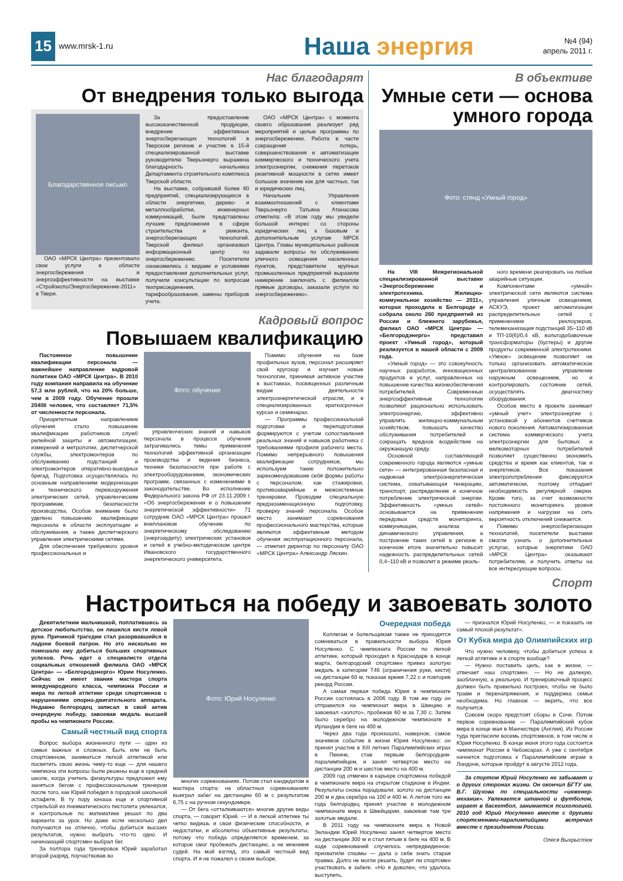15
www.mrsk-1.ru
Наша энергия
№4 (94)
апрель 2011 г.
Нас благодарят
От внедрения только выгода
Благодарственное письмо
ОАО «МРСК Центра» презентовало свои услуги в области энергосбережения и энергоэффективности на выставке «Стройэкспо/Энергосбережение-2011» в Твери.
За предоставление высококачественной продукции, внедрение эффективных энергосберегающих технологий в Тверском регионе и участие в 15-й специализированной выставке руководителю Тверьэнерго выражена благодарность начальника Департамента строительного комплекса Тверской области.
На выставке, собравшей более 60 предприятий, специализирующихся в области энергетики, дерево- и металлообработки, инженерных коммуникаций, были представлены лучшие предложения в сфере строительства и ремонта, энергосберегающих технологий. Тверской филиал организовал информационный центр по энергосбережению. Посетители ознакомились с видами и условиями предоставления дополнительных услуг, получили консультации по вопросам техприсоединения, тарифообразования, замены приборов учета.
ОАО «МРСК Центра» с момента своего образования реализует ряд мероприятий и целые программы по энергосбережению. Работа в части сокращения потерь, совершенствования и автоматизации коммерческого и технического учета электроэнергии, снижения перетоков реактивной мощности в сетях имеет большое значение как для частных, так и юридических лиц.
Начальник Управления взаимоотношений с клиентами Тверьэнерго Татьяна Атанасова отметила: «В этом году мы увидели большой интерес со стороны юридических лиц к базовым и дополнительным услугам МРСК Центра. Главы муниципальных районов задавали вопросы по обслуживанию уличного освещения населенных пунктов, представители крупных промышленных предприятий выразили намерение заключать с филиалом прямые договоры, заказали услуги по энергосбережению».
Кадровый вопрос
Повышаем квалификацию
Постоянное повышение квалификации персонала — важнейшее направление кадровой политики ОАО «МРСК Центра». В 2010 году компания направила на обучение 57,3 млн рублей, что на 20% больше, чем в 2009 году. Обучение прошли 20408 человек, что составляет 71,5% от численности персонала.
Приоритетным направлением обучения стало повышение квалификации работников служб релейной защиты и автоматизации, измерений и метрологии, диспетчерской службы, электромонтеров по обслуживанию подстанций и электромонтеров оперативно-выездных бригад. Подготовка осуществлялась по основным направлениям модернизации и технического перевооружения электрических сетей, управленческим программам, безопасности производства. Особое внимание было уделено повышению квалификации персонала в области эксплуатации и обслуживания, а также диспетчерского управления электрическими сетями.
Для обеспечения требуемого уровня профессиональных и
Фото: обучение
управленческих знаний и навыков персонала в процессе обучения затрагивались темы применения технологий эффективной организации производства и ведения бизнеса, техники безопасности при работе с электрооборудованием, экономических программ, связанных с изменениями в законодательстве. Во исполнение Федерального закона РФ от 23.11.2009 г. «Об энергосбережении и о повышении энергетической эффективности» 71 сотрудник ОАО «МРСК Центра» прошел внеплановое обучение по энергетическому обследованию (энергоаудиту) электрических установок и сетей в учебно-методическом центре Ивановского государственного энергетического университета.
Помимо обучения на базе профильных вузов, персонал расширяет свой кругозор и изучает новые технологии, принимая активное участие в выставках, посвященных различным видам деятельности электроэнергетической отрасли, и в специализированных краткосрочных курсах и семинарах.
— Программы профессиональной подготовки и переподготовки формируются с учетом сопоставления реальных знаний и навыков работника с требованиями профиля рабочего места. Помимо непрерывного повышения квалификации сотрудников, мы используем такие положительно зарекомендовавшие себя формы работы с персоналом, как стажировки, противоаварийные и межсистемные тренировки. Проводим специальную предэкзаменационную подготовку, проверку знаний персонала. Особое место занимают соревнования профессионального мастерства, которые являются эффективным методом обучения эксплуатационного персонала, — отметил директор по персоналу ОАО «МРСК Центра» Александр Ляскин.
В объективе
Умные сети — основа умного города
Фото: стенд «Умный город»
На VIII Межрегиональной специализированной выставке «Энергосбережение и электротехника. Жилищно-коммунальное хозяйство — 2011», которая проходила в Белгороде и собрала около 260 предприятий из России и ближнего зарубежья, филиал ОАО «МРСК Центра» — «Белгородэнерго» представил проект «Умный город», который реализуется в нашей области с 2009 года.
«Умный город» — это совокупность научных разработок, инновационных продуктов и услуг, направленных на повышение качества жизнеобеспечения потребителей. Современные энергоэффективные технологии позволяют рационально использовать электроэнергию, эффективно управлять жилищно-коммунальным хозяйством, повышать качество обслуживания потребителей и сокращать вредное воздействие на окружающую среду.
Основной составляющей современного города являются «умные сети» — интегрированная безопасная и надежная электроэнергетическая система, охватывающая генерацию, транспорт, распределение и конечное потребление электрической энергии. Эффективность «умных сетей» основывается на применении передовых средств мониторинга, коммуникации, анализа и динамического управления, а построение таких сетей в регионе в конечном итоге значительно повысит надежность распределительных сетей 0,4–110 кВ и позволит в режиме реаль-
ного времени реагировать на любые аварийные ситуации.
Компонентами «умной» электрической сети являются система управления уличным освещением, АСКУЭ, проект автоматизации распределительных сетей с применением реклоузеров, телемеханизация подстанций 35–110 кВ и ТП-10(6)/0,4 кВ, вольтодобавочные трансформаторы (бустеры) и другие продукты современной электротехники. «Умное» освещение позволяет не только организовать автоматическое централизованное управление наружным освещением, но и контролировать состояние сетей, осуществлять диагностику оборудования.
Особое место в проекте занимает «умный учет» электроэнергии с установкой у абонентов счетчиков нового поколения. Автоматизированная система коммерческого учета электроэнергии для бытовых и мелкомоторных потребителей позволяет существенно экономить средства и время как клиентов, так и энергетиков. Все показания электропотребления фиксируются автоматически, поэтому отпадает необходимость регулярной сверки. Кроме того, за счет возможности постоянного мониторинга уровня напряжения и нагрузки на сеть вероятность отключений снижается.
Помимо энергосберегающих технологий, посетители выставки смогли узнать о дополнительных услугах, которые энергетики ОАО «МРСК Центра» оказывают потребителям, и получить ответы на все интересующие вопросы.
Спорт
Настроиться на победу и завоевать золото
Девятилетним мальчишкой, поплатившись за детское любопытство, он лишился кисти левой руки. Причиной трагедии стал разорвавшийся в ладони боевой патрон. Но это нисколько не помешало ему добиться больших спортивных успехов. Речь идет о специалисте отдела социальных отношений филиала ОАО «МРСК Центра» — «Белгородэнерго» Юрии Носуленко. Сейчас он имеет звания мастера спорта международного класса, чемпиона России и мира по легкой атлетике среди спортсменов с нарушениями опорно-двигательного аппарата. Недавно белгородец записал в свой актив очередную победу, завоевав медаль высшей пробы на чемпионате России.
Самый честный вид спорта
Вопрос выбора жизненного пути — один из самых важных и сложных. Быть или не быть спортсменом, заниматься легкой атлетикой или посвятить свою жизнь чему-то еще — для нашего чемпиона эти вопросы были решены еще в средней школе, когда учитель физкультуры предложил ему заняться бегом с профессиональным тренером после того, как Юрий победил в городской школьной эстафете. В ту пору юноша еще и спортивной стрельбой из пневматического пистолета увлекался, и контрольные по математике решал по два варианта за урок. Но даже если несколько дел получаются на отлично, чтобы добиться высших результатов, нужно выбрать что-то одно. И начинающий спортсмен выбрал бег.
За полтора года тренировок Юрий заработал второй разряд, поучаствовав во
Фото: Юрий Носуленко
многих соревнованиях. Потом стал кандидатом в мастера спорта: на областных соревнованиях выиграл забег на дистанцию 60 м с результатом 6,75 с на ручном секундомере.
— От бега «отталкиваются» многие другие виды спорта, — говорит Юрий. — И в легкой атлетике ты четко видишь и свои физические способности, и недостатки, и абсолютно объективные результаты, потому что победа определяется временем, за которое смог пробежать дистанцию, а не мнением судей. На мой взгляд, это самый честный вид спорта. И я не пожалел о своем выборе.
Очередная победа
Коллегам и болельщикам также не приходится сомневаться в правильности выбора Юрия Носуленко. С чемпионата России по легкой атлетике, который проходил в Краснодаре в конце марта, белгородский спортсмен привез золотую медаль в категории Т46 (ограничения руки, кисти) на дистанции 60 м, показав время 7,22 с и повторив рекорд России.
А самая первая победа Юрия в чемпионате России состоялась в 2006 году. В том же году он отправился на чемпионат мира в Швецию и завоевал «золото», пробежав 60 м за 7,30 с. Затем было серебро на молодежном чемпионате в Ирландии в беге на 400 м.
Через два года произошло, наверное, самое значимое событие в жизни Юрия Носуленко: он принял участие в XIII летних Паралимпийских играх в Пекине, став первым белгородцем-паралимпийцем, и занял четвертое место на дистанции 200 м и шестое место на 400 м.
2009 год отмечен в карьере спортсмена победой в чемпионате мира на открытом стадионе в Индии. Результаты снова порадовали: золото на дистанции 200 м и два серебра на 100 и 400 м. А летом того же года белгородец принял участие в молодежном чемпионате мира в Швейцарии, завоевав там три золотые медали.
В 2011 году на чемпионате мира в Новой Зеландии Юрий Носуленко занял четвертое место на дистанции 300 м и стал пятым в беге на 400 м. В ходе соревнований случилось непредвиденное: прихватили спазмы — дала о себе знать старая травма. Долго не могли решить, будет ли спортсмен участвовать в забеге. «Но я доволен, что удалось выступить,
— признался Юрий Носуленко, — и показать не самый плохой результат».
От Кубка мира до Олимпийских игр
Что нужно человеку, чтобы добиться успеха в легкой атлетике и в спорте вообще?
— Нужно поставить цель, как в жизни, — отвечает наш спортсмен. — Но не далекую, заоблачную, а реальную. И тренировочный процесс должен быть правильно построен, чтобы не было травм и перенапряжения, и поддержка семьи необходима. Но главное — верить, что все получится.
Совсем скоро предстоят сборы в Сочи. Потом первое соревнование — Паралимпийский кубок мира в конце мая в Манчестере (Англия). Из России туда пригласили восемь спортсменов, в том числе и Юрия Носуленко. В конце июня этого года состоится чемпионат России в Чебоксарах. А уже с сентября начнется подготовка к Паралимпийским играм в Лондоне, которые пройдут в августе 2012 года.
За спортом Юрий Носуленко не забывает и о других сторонах жизни. Он окончил БГТУ им. В.Г. Шухова по специальности «инженер-механик». Увлекается штангой и футболом, играет в баскетбол, занимается психологией. 2010 год Юрий Носуленко вместе с другими спортсменами-паралимпийцами встречал вместе с президентом России.
Олеся Выхрыстюк